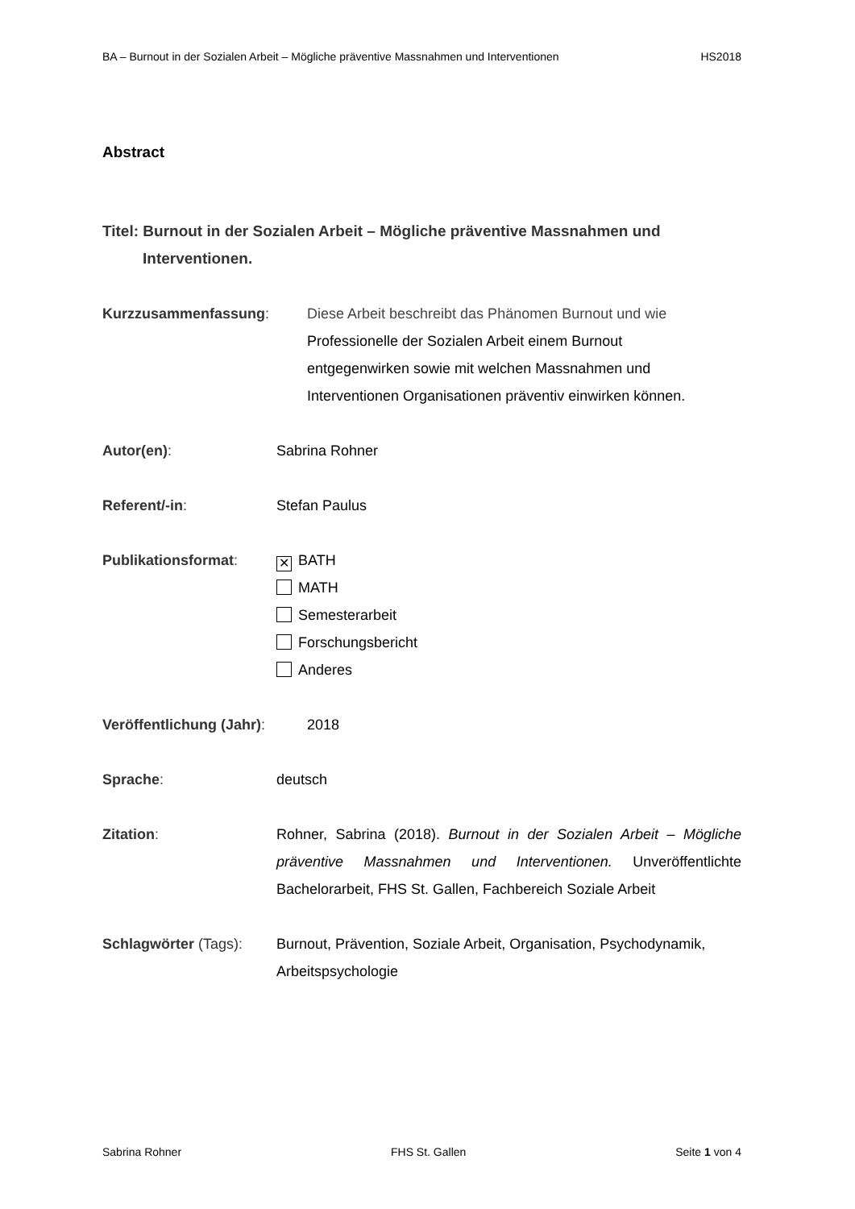BA – Burnout in der Sozialen Arbeit – Mögliche präventive Massnahmen und Interventionen HS2018
Abstract
Titel: Burnout in der Sozialen Arbeit – Mögliche präventive Massnahmen und Interventionen.
Kurzzusammenfassung: Diese Arbeit beschreibt das Phänomen Burnout und wie
Professionelle der Sozialen Arbeit einem Burnout
entgegenwirken sowie mit welchen Massnahmen und
Interventionen Organisationen präventiv einwirken können.
Autor(en): Sabrina Rohner
Referent/-in: Stefan Paulus
Publikationsformat:
✕ BATH
MATH
Semesterarbeit
Forschungsbericht
Anderes
Veröffentlichung (Jahr):
2018
Sprache: deutsch
Zitation: Rohner, Sabrina (2018). Burnout in der Sozialen Arbeit – Mögliche präventive Massnahmen und Interventionen. Unveröffentlichte Bachelorarbeit, FHS St. Gallen, Fachbereich Soziale Arbeit
Schlagwörter (Tags): Burnout, Prävention, Soziale Arbeit, Organisation, Psychodynamik, Arbeitspsychologie
Sabrina Rohner FHS St. Gallen Seite 1 von 4